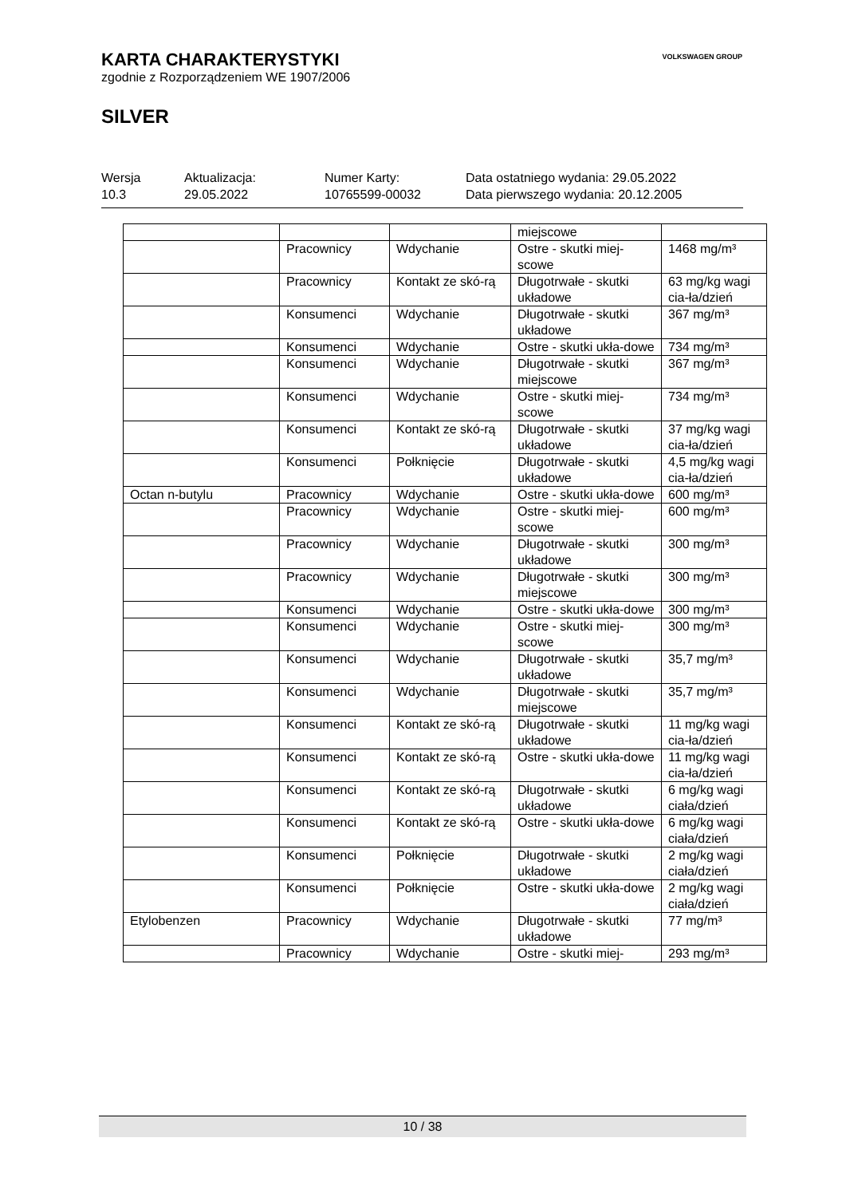KARTA CHARAKTERYSTYKI
zgodnie z Rozporządzeniem WE 1907/2006
SILVER
VOLKSWAGEN GROUP
Wersja
10.3
Aktualizacja:
29.05.2022
Numer Karty:
10765599-00032
Data ostatniego wydania: 29.05.2022
Data pierwszego wydania: 20.12.2005
| | | | miejscowe | |
| | Pracownicy | Wdychanie | Ostre - skutki miej-scowe | 1468 mg/m³ |
| | Pracownicy | Kontakt ze skó-rą | Długotrwałe - skutki układowe | 63 mg/kg wagi cia-ła/dzień |
| | Konsumenci | Wdychanie | Długotrwałe - skutki układowe | 367 mg/m³ |
| | Konsumenci | Wdychanie | Ostre - skutki ukła-dowe | 734 mg/m³ |
| | Konsumenci | Wdychanie | Długotrwałe - skutki miejscowe | 367 mg/m³ |
| | Konsumenci | Wdychanie | Ostre - skutki miej-scowe | 734 mg/m³ |
| | Konsumenci | Kontakt ze skó-rą | Długotrwałe - skutki układowe | 37 mg/kg wagi cia-ła/dzień |
| | Konsumenci | Połknięcie | Długotrwałe - skutki układowe | 4,5 mg/kg wagi cia-ła/dzień |
| Octan n-butylu | Pracownicy | Wdychanie | Ostre - skutki ukła-dowe | 600 mg/m³ |
| | Pracownicy | Wdychanie | Ostre - skutki miej-scowe | 600 mg/m³ |
| | Pracownicy | Wdychanie | Długotrwałe - skutki układowe | 300 mg/m³ |
| | Pracownicy | Wdychanie | Długotrwałe - skutki miejscowe | 300 mg/m³ |
| | Konsumenci | Wdychanie | Ostre - skutki ukła-dowe | 300 mg/m³ |
| | Konsumenci | Wdychanie | Ostre - skutki miej-scowe | 300 mg/m³ |
| | Konsumenci | Wdychanie | Długotrwałe - skutki układowe | 35,7 mg/m³ |
| | Konsumenci | Wdychanie | Długotrwałe - skutki miejscowe | 35,7 mg/m³ |
| | Konsumenci | Kontakt ze skó-rą | Długotrwałe - skutki układowe | 11 mg/kg wagi cia-ła/dzień |
| | Konsumenci | Kontakt ze skó-rą | Ostre - skutki ukła-dowe | 11 mg/kg wagi cia-ła/dzień |
| | Konsumenci | Kontakt ze skó-rą | Długotrwałe - skutki układowe | 6 mg/kg wagi ciała/dzień |
| | Konsumenci | Kontakt ze skó-rą | Ostre - skutki ukła-dowe | 6 mg/kg wagi ciała/dzień |
| | Konsumenci | Połknięcie | Długotrwałe - skutki układowe | 2 mg/kg wagi ciała/dzień |
| | Konsumenci | Połknięcie | Ostre - skutki ukła-dowe | 2 mg/kg wagi ciała/dzień |
| Etylobenzen | Pracownicy | Wdychanie | Długotrwałe - skutki układowe | 77 mg/m³ |
| | Pracownicy | Wdychanie | Ostre - skutki miej- | 293 mg/m³ |
10 / 38